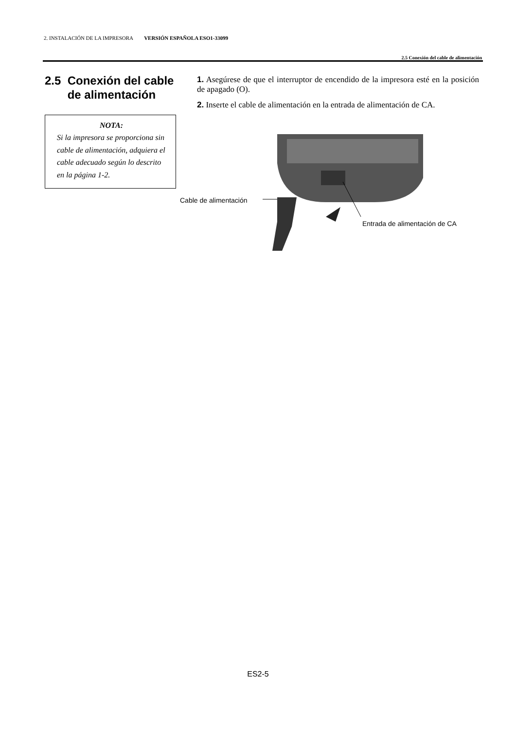2. INSTALACIÓN DE LA IMPRESORA VERSIÓN ESPAÑOLA ESO1-33099
2.5 Conexión del cable de alimentación
2.5 Conexión del cable
de alimentación
NOTA:
Si la impresora se proporciona sin cable de alimentación, adquiera el cable adecuado según lo descrito en la página 1-2.
1. Asegúrese de que el interruptor de encendido de la impresora esté en la posición de apagado (O).
2. Inserte el cable de alimentación en la entrada de alimentación de CA.
Cable de alimentación
Entrada de alimentación de CA
ES2-5